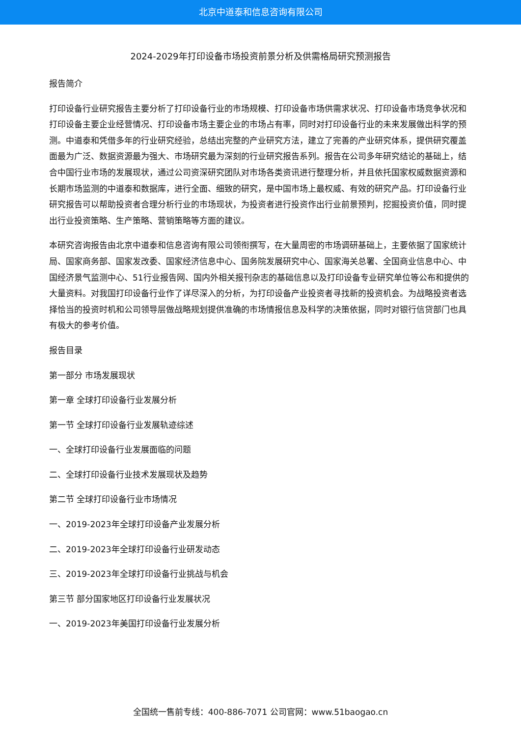北京中道泰和信息咨询有限公司
2024-2029年打印设备市场投资前景分析及供需格局研究预测报告
报告简介
打印设备行业研究报告主要分析了打印设备行业的市场规模、打印设备市场供需求状况、打印设备市场竞争状况和打印设备主要企业经营情况、打印设备市场主要企业的市场占有率，同时对打印设备行业的未来发展做出科学的预测。中道泰和凭借多年的行业研究经验，总结出完整的产业研究方法，建立了完善的产业研究体系，提供研究覆盖面最为广泛、数据资源最为强大、市场研究最为深刻的行业研究报告系列。报告在公司多年研究结论的基础上，结合中国行业市场的发展现状，通过公司资深研究团队对市场各类资讯进行整理分析，并且依托国家权威数据资源和长期市场监测的中道泰和数据库，进行全面、细致的研究，是中国市场上最权威、有效的研究产品。打印设备行业研究报告可以帮助投资者合理分析行业的市场现状，为投资者进行投资作出行业前景预判，挖掘投资价值，同时提出行业投资策略、生产策略、营销策略等方面的建议。
本研究咨询报告由北京中道泰和信息咨询有限公司领衔撰写，在大量周密的市场调研基础上，主要依据了国家统计局、国家商务部、国家发改委、国家经济信息中心、国务院发展研究中心、国家海关总署、全国商业信息中心、中国经济景气监测中心、51行业报告网、国内外相关报刊杂志的基础信息以及打印设备专业研究单位等公布和提供的大量资料。对我国打印设备行业作了详尽深入的分析，为打印设备产业投资者寻找新的投资机会。为战略投资者选择恰当的投资时机和公司领导层做战略规划提供准确的市场情报信息及科学的决策依据，同时对银行信贷部门也具有极大的参考价值。
报告目录
第一部分 市场发展现状
第一章 全球打印设备行业发展分析
第一节 全球打印设备行业发展轨迹综述
一、全球打印设备行业发展面临的问题
二、全球打印设备行业技术发展现状及趋势
第二节 全球打印设备行业市场情况
一、2019-2023年全球打印设备产业发展分析
二、2019-2023年全球打印设备行业研发动态
三、2019-2023年全球打印设备行业挑战与机会
第三节 部分国家地区打印设备行业发展状况
一、2019-2023年美国打印设备行业发展分析
全国统一售前专线：400-886-7071 公司官网：www.51baogao.cn